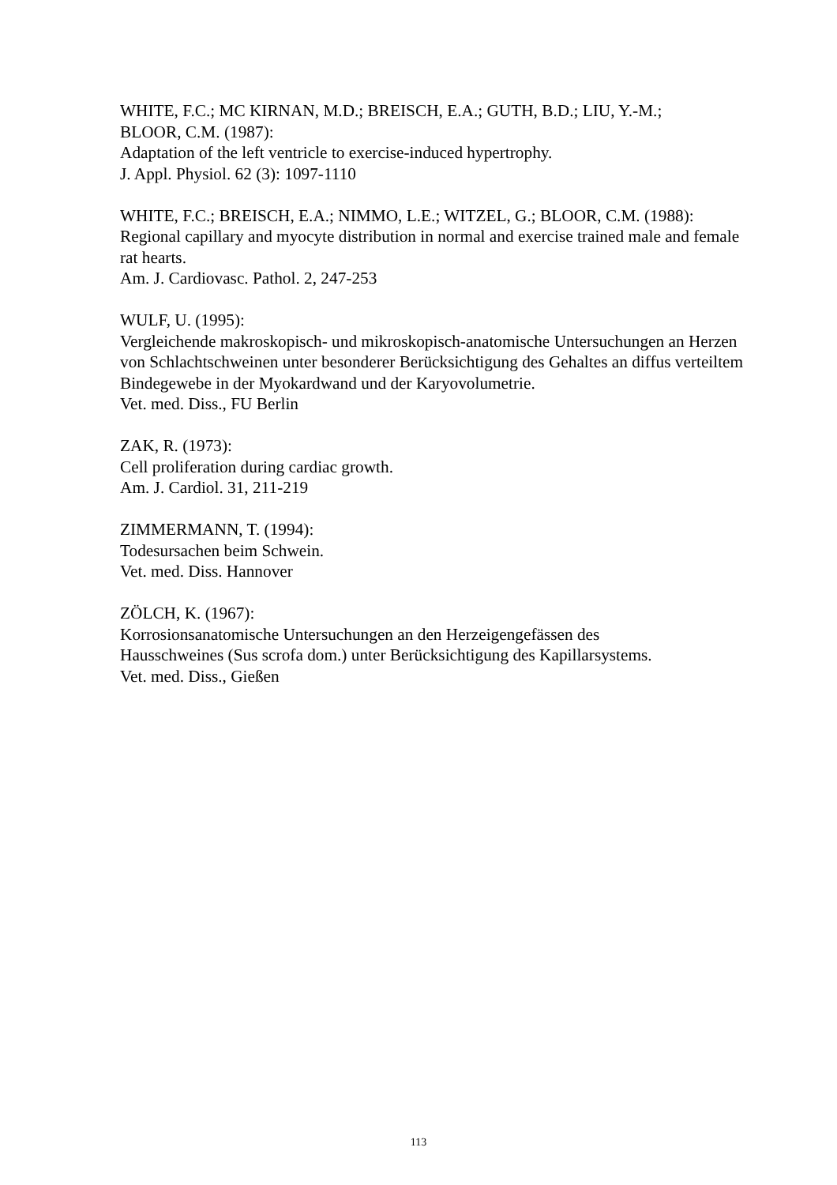WHITE, F.C.; MC KIRNAN, M.D.; BREISCH, E.A.; GUTH, B.D.; LIU, Y.-M.;
BLOOR, C.M. (1987):
Adaptation of the left ventricle to exercise-induced hypertrophy.
J. Appl. Physiol. 62 (3): 1097-1110
WHITE, F.C.; BREISCH, E.A.; NIMMO, L.E.; WITZEL, G.; BLOOR, C.M. (1988):
Regional capillary and myocyte distribution in normal and exercise trained male and female rat hearts.
Am. J. Cardiovasc. Pathol. 2, 247-253
WULF, U. (1995):
Vergleichende makroskopisch- und mikroskopisch-anatomische Untersuchungen an Herzen von Schlachtschweinen unter besonderer Berücksichtigung des Gehaltes an diffus verteiltem Bindegewebe in der Myokardwand und der Karyovolumetrie.
Vet. med. Diss., FU Berlin
ZAK, R. (1973):
Cell proliferation during cardiac growth.
Am. J. Cardiol. 31, 211-219
ZIMMERMANN, T. (1994):
Todesursachen beim Schwein.
Vet. med. Diss. Hannover
ZÖLCH, K. (1967):
Korrosionsanatomische Untersuchungen an den Herzeigengefässen des
Hausschweines (Sus scrofa dom.) unter Berücksichtigung des Kapillarsystems.
Vet. med. Diss., Gießen
113